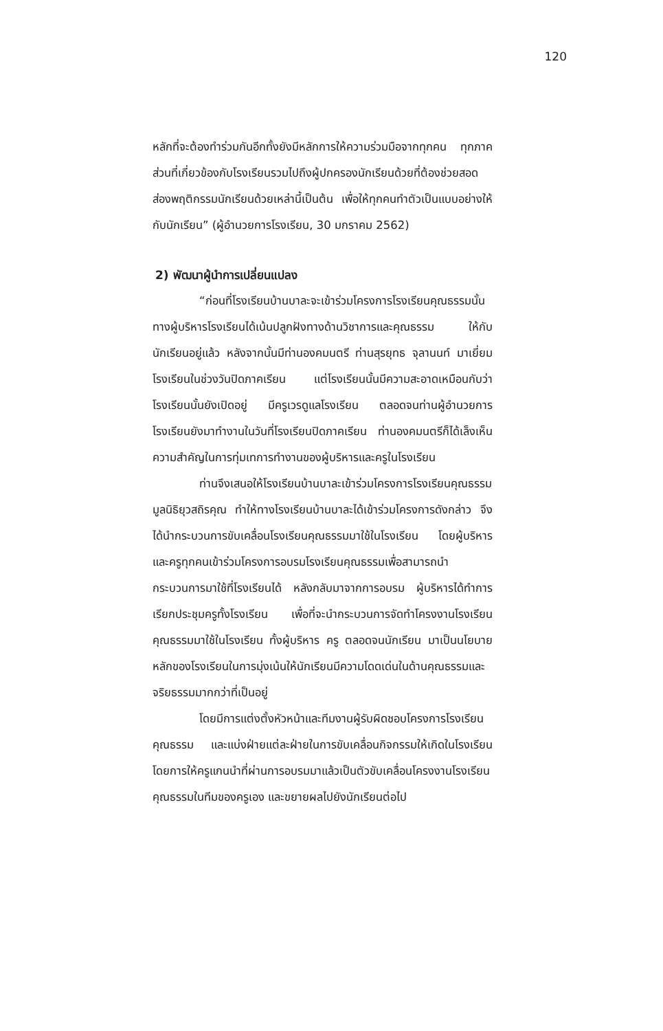120
หลักที่จะต้องทำร่วมกันอีกทั้งยังมีหลักการให้ความร่วมมือจากทุกคน ทุกภาคส่วนที่เกี่ยวข้องกับโรงเรียนรวมไปถึงผู้ปกครองนักเรียนด้วยที่ต้องช่วยสอดส่องพฤติกรรมนักเรียนด้วยเหล่านี้เป็นต้น เพื่อให้ทุกคนทำตัวเป็นแบบอย่างให้กับนักเรียน” (ผู้อำนวยการโรงเรียน, 30 มกราคม 2562)
2) พัฒนาผู้นำการเปลี่ยนแปลง
“ก่อนที่โรงเรียนบ้านบาละจะเข้าร่วมโครงการโรงเรียนคุณธรรมนั้น ทางผู้บริหารโรงเรียนได้เน้นปลูกฝังทางด้านวิชาการและคุณธรรม ให้กับนักเรียนอยู่แล้ว หลังจากนั้นมีท่านองคมนตรี ท่านสุรยุทธ จุลานนท์ มาเยี่ยมโรงเรียนในช่วงวันปิดภาคเรียน แต่โรงเรียนนั้นมีความสะอาดเหมือนกับว่าโรงเรียนนั้นยังเปิดอยู่ มีครูเวรดูแลโรงเรียน ตลอดจนท่านผู้อำนวยการโรงเรียนยังมาทำงานในวันที่โรงเรียนปิดภาคเรียน ท่านองคมนตรีก็ได้เล็งเห็นความสำคัญในการทุ่มเทการทำงานของผู้บริหารและครูในโรงเรียน
ท่านจึงเสนอให้โรงเรียนบ้านบาละเข้าร่วมโครงการโรงเรียนคุณธรรม มูลนิธิยุวสถิรคุณ ทำให้ทางโรงเรียนบ้านบาละได้เข้าร่วมโครงการดังกล่าว จึงได้นำกระบวนการขับเคลื่อนโรงเรียนคุณธรรมมาใช้ในโรงเรียน โดยผู้บริหารและครูทุกคนเข้าร่วมโครงการอบรมโรงเรียนคุณธรรมเพื่อสามารถนำกระบวนการมาใช้ที่โรงเรียนได้ หลังกลับมาจากการอบรม ผู้บริหารได้ทำการเรียกประชุมครูทั้งโรงเรียน เพื่อที่จะนำกระบวนการจัดทำโครงงานโรงเรียนคุณธรรมมาใช้ในโรงเรียน ทั้งผู้บริหาร ครู ตลอดจนนักเรียน มาเป็นนโยบายหลักของโรงเรียนในการมุ่งเน้นให้นักเรียนมีความโดดเด่นในด้านคุณธรรมและจริยธรรมมากกว่าที่เป็นอยู่
โดยมีการแต่งตั้งหัวหน้าและทีมงานผู้รับผิดชอบโครงการโรงเรียนคุณธรรม และแบ่งฝ่ายแต่ละฝ่ายในการขับเคลื่อนกิจกรรมให้เกิดในโรงเรียน โดยการให้ครูแกนนำที่ผ่านการอบรมมาแล้วเป็นตัวขับเคลื่อนโครงงานโรงเรียนคุณธรรมในทีมของครูเอง และขยายผลไปยังนักเรียนต่อไป